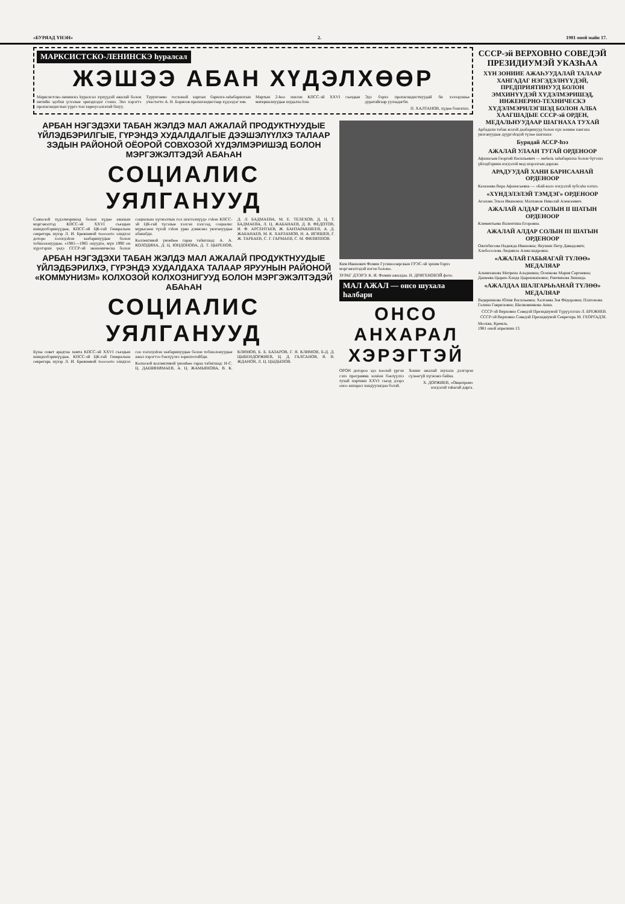«БУРЯАД ҮНЭН» 2. 1981 оной майн 17.
МАРКСИСТСКО-ЛЕНИНСКЭ һуралсал
ЖЭШЭЭ АБАН ХҮДЭЛХӨӨР
Марксистско-ленинскэ һуралсал хүнүүдэй ажалай болон нитийн эдэбхи үсхэлые эршэдхэдэг гээшэ. Энэ хэрэгтэ пропагандистын үүргэ тон харюусалгатай бшуу.
Турунтаево тосхоной харгын барилга-заһабарилгын участогто А. Н. Борисов пропагандистаар хүдэлдэг юм.
Мартын 2-һоо эхилэн КПСС-эй XXVI съездын материалнуудые шудалха һэн.
Эдэ бэрхэ пропагандистнуудай би хэзээдэшье дуратайгаар уулзадагби.
П. ХАЛТАНОВ, хүдөө бэшэгшэ.
АРБАН НЭГЭДЭХИ ТАБАН ЖЭЛДЭ МАЛ АЖАЛАЙ ПРОДУКТНУУДЫЕ ҮЙЛЭДБЭРИЛГЫЕ, ГҮРЭНДЭ ХУДАЛДАЛГЫЕ ДЭЭШЭЛҮҮЛХЭ ТАЛААР ЗЭДЫН РАЙОНОЙ ОЁОРОЙ СОВХОЗОЙ ХҮДЭЛМЭРИШЭД БОЛОН МЭРГЭЖЭЛТЭДЭЙ АБАҺАН
СОЦИАЛИС УЯЛГАНУУД
Совхозой хүдэлмэришэд болон хүдөө ажахын мэргэжэлтэд КПСС-эй XXVI съездын шиидхэбэринүүдые, КПСС-эй ЦК-гай Генеральна секретарь нүхэр Л. И. Брежневэй тоосоото элидхэл доторо хэлэгдэһэн заабаринуудые болон тобшолонуудые, «1981—1985 онуудта, мүн 1990 он хүрэтэрхи үедэ СССР-эй экономическа болон социальна хүгжэлтын гол шэглэлнүүд» гэһэн КПСС-эй ЦК-гай түсэлые хэлсэн хэлсээд, социалис мүрысөөн түхэй гэһэн уряа дэмжэжэ уялгануудые абанабди.
Коллективэй үмэнһөө гараа табигшад: А. А. КОЛОДИНА, Д. Ц. ЮНДОНОВА, Д. Т. ЦЫРЕНОВ, Д. Л. БАДМАЕВА, М. Е. ТЕЛЕХОВ, Д. Ц. Т. БАДМАЕВА, Л. Ц. ЖАБАНАЕВ, Д. В. ФЕДОТОВ, И. Ф. АРСЕНТЬЕВ, Ж. БАНЗАРАКШЕЕВ, А. Д. ЖАБАНАЕВ, М. К. ХАРЛАМОВ, Н. А. ИГИШЕВ, Г. Ж. ТАРБАЕВ, С. Г. ГАРМАЕВ, С. М. ФИЛИППОВ.
АРБАН НЭГЭДЭХИ ТАБАН ЖЭЛДЭ МАЛ АЖАЛАЙ ПРОДУКТНУУДЫЕ ҮЙЛЭДБЭРИЛХЭ, ГҮРЭНДЭ ХУДАЛДАХА ТАЛААР ЯРУУНЫН РАЙОНОЙ «КОММУНИЗМ» КОЛХОЗОЙ КОЛХОЗНИГУУД БОЛОН МЭРГЭЖЭЛТЭДЭЙ АБАҺАН
СОЦИАЛИС УЯЛГАНУУД
Бүхы совет арадтаа хамта КПСС-эй XXVI съездын шиидхэбэринүүдые, КПСС-эй ЦК-гай Генеральна секретарь нүхэр Л. И. Брежневэй тоосоото элидхэл соо хэлэгдэһэн заабаринуудые болон тобшолонуудые ажал хэрэгтээ бэелүүлхэ зорилготойбди.
Колхозой коллективэй үмэнһөө гараа табигшад: Н-С. Ц. ДАШИНИМАЕВ, А. Ц. ЖАМЬЯНОВА, В. К. КЛИМОВ, Б. Б. БАЗАРОВ, Г. Я. КЛИМОВ, Б-Д. Д. ЦЫБЕНДОРЖИЕВ, Ц. Д. ГАЛСАНОВ, В. В. ЖДАНОВ, Л. Ц. ЦЫДЫПОВ.
Ким Иванович Фомин Гусиноозерскын ГРЭС-эй эрхим бэрхэ мэргэжэлтэдэй нэгэн болоно.
ЗУРАГ ДЭЭРЭ: К. И. Фомин ажалдаа. Н. ДРИГЕНОВЭЙ фото.
МАЛ АЖАЛ — онсо шухала һалбари
ОНСО АНХАРАЛ ХЭРЭГТЭЙ
ОРОН дотороо эдэ хоолой үргэн сэхэ программа зохёон бэелүүлхэ тухай партиин XXVI съезд дээрэ онсо анхарал хандуулагдаа бэлэй.
Хонин ажалай шухала дэлгэрэн сүлөөгүй хүгжэжэ байна.
Х. ДОРЖИЕВ, «Овцепром» нэгдэлэй таһагай дарга.
СССР-эй ВЕРХОВНО СОВЕДЭЙ ПРЕЗИДИУМЭЙ УКАЗҺАА
ХҮН ЗОНИИЕ АЖАҺУУДАЛАЙ ТАЛААР ХАНГАДАГ НЭГЭДЭЛНҮҮДЭЙ, ПРЕДПРИЯТИНУУД БОЛОН ЭМХИНҮҮДЭЙ ХҮДЭЛМЭРИШЭД, ИНЖЕНЕРНО-ТЕХНИЧЕСКЭ ХҮДЭЛМЭРИЛЭГШЭД БОЛОН АЛБА ХААГШАДЫЕ СССР-эй ОРДЕН, МЕДАЛЬНУУДААР ШАГНАХА ТУХАЙ
Арбадахи табан жэлэй даабаринууд болон хүн зониие хангаха уялгануудые дүүргэһэдэй түлөө шагнаха:
Бурядай АССР-һээ
АЖАЛАЙ УЛААН ТУГАЙ ОРДЕНООР
Афанасьев Георгий Васильевич — мебель заһабарилха болон бүтээхэ үйлэдбэриин нэгдэлэй мод шэрэлгын дархан.
АРАДУУДАЙ ХАНИ БАРИСААНАЙ ОРДЕНООР
Казазаева Вера Афанасьевна — «Бай-кал» нэгдэлэй хубсаһа хэгшэ.
«ХҮНДЭЛЭЛЭЙ ТЭМДЭГ» ОРДЕНООР
Агалова Эльза Ивановна; Малханов Николай Алексеевич.
АЖАЛАЙ АЛДАР СОЛЫН II ШАТЫН ОРДЕНООР
Клементьева Валентина Егоровна.
АЖАЛАЙ АЛДАР СОЛЫН III ШАТЫН ОРДЕНООР
Ожгибисова Надежда Ивановна; Якушин Петр Давыдович; Хлебосолова Людмила Александровна.
«АЖАЛАЙ ГАБЬЯАГАЙ ТҮЛӨӨ» МЕДАЛЯАР
Альчиханова Матрена Аладиевна; Осенкова Мария Сергеевна; Дашеева Цырен-Ханда Цыренжаповна; Ринчинова Зинаида.
«АЖАЛДАА ШАЛГАРЬҺАНАЙ ТҮЛӨӨ» МЕДАЛЯАР
Ведерникова Юлия Васильевна; Халгаева Зоя Фёдоровна; Платонова Галина Гавриловна; Шелковникова Анна.
СССР-эй Верховно Соведэй Президиумэй Түрүүлэгшэ Л. БРЕЖНЕВ.
СССР-эй Верховно Соведэй Президиумэй Секретарь М. ГЕОРГАДЗЕ.
Москва, Кремль.
1981 оной апрелиин 13.